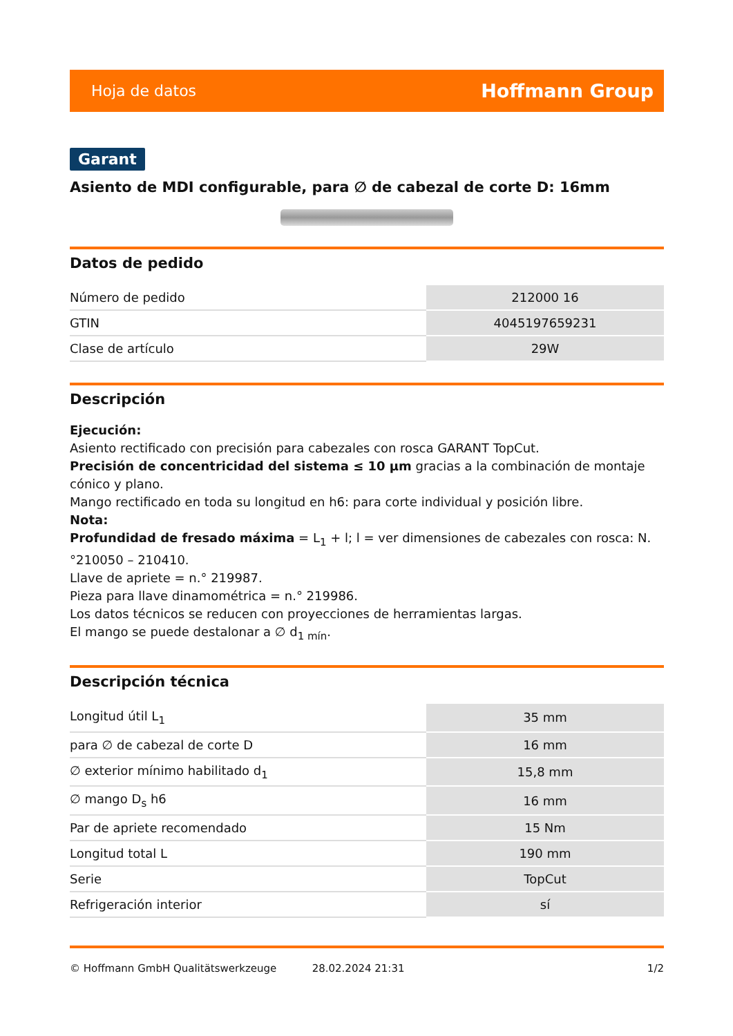Hoja de datos Hoffmann Group
Garant
Asiento de MDI configurable, para ∅ de cabezal de corte D: 16mm
Datos de pedido
| Número de pedido | 212000 16 |
| GTIN | 4045197659231 |
| Clase de artículo | 29W |
Descripción
Ejecución:
Asiento rectificado con precisión para cabezales con rosca GARANT TopCut.
Precisión de concentricidad del sistema ≤ 10 µm gracias a la combinación de montaje cónico y plano.
Mango rectificado en toda su longitud en h6: para corte individual y posición libre.
Nota:
Profundidad de fresado máxima = L<sub>1</sub> + l; l = ver dimensiones de cabezales con rosca: N.°210050 – 210410.
Llave de apriete = n.° 219987.
Pieza para llave dinamométrica = n.° 219986.
Los datos técnicos se reducen con proyecciones de herramientas largas.
El mango se puede destalonar a ∅ d<sub>1 mín</sub>.
Descripción técnica
| Longitud útil L<sub>1</sub> | 35 mm |
| para ∅ de cabezal de corte D | 16 mm |
| ∅ exterior mínimo habilitado d<sub>1</sub> | 15,8 mm |
| ∅ mango D<sub>s</sub> h6 | 16 mm |
| Par de apriete recomendado | 15 Nm |
| Longitud total L | 190 mm |
| Serie | TopCut |
| Refrigeración interior | sí |
© Hoffmann GmbH Qualitätswerkzeuge 28.02.2024 21:31 1/2